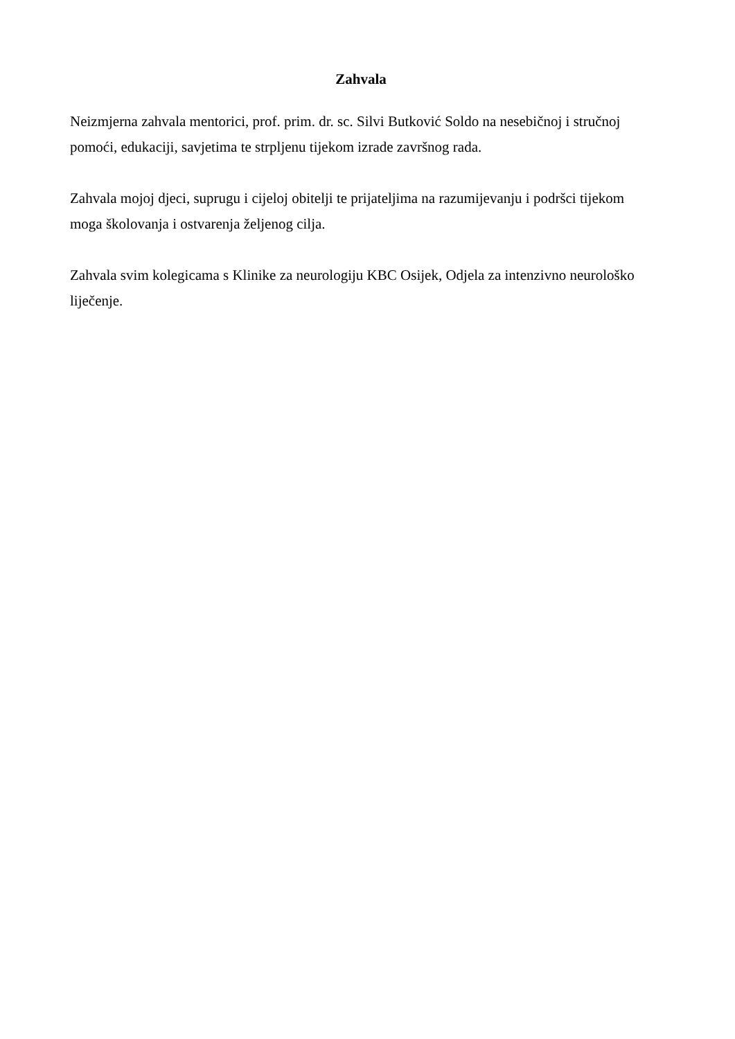Zahvala
Neizmjerna zahvala mentorici, prof. prim. dr. sc. Silvi Butković Soldo na nesebičnoj i stručnoj pomoći, edukaciji, savjetima te strpljenu tijekom izrade završnog rada.
Zahvala mojoj djeci, suprugu i cijeloj obitelji te prijateljima na razumijevanju i podršci tijekom moga školovanja i ostvarenja željenog cilja.
Zahvala svim kolegicama s Klinike za neurologiju KBC Osijek, Odjela za intenzivno neurološko liječenje.